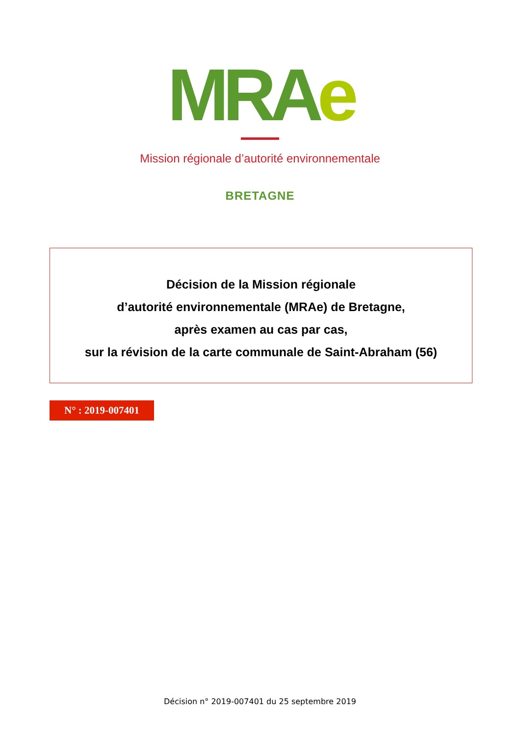MRAe
Mission régionale d’autorité environnementale
BRETAGNE
Décision de la Mission régionale
d’autorité environnementale (MRAe) de Bretagne,
après examen au cas par cas,
sur la révision de la carte communale de Saint-Abraham (56)
N° : 2019-007401
Décision n° 2019-007401 du 25 septembre 2019